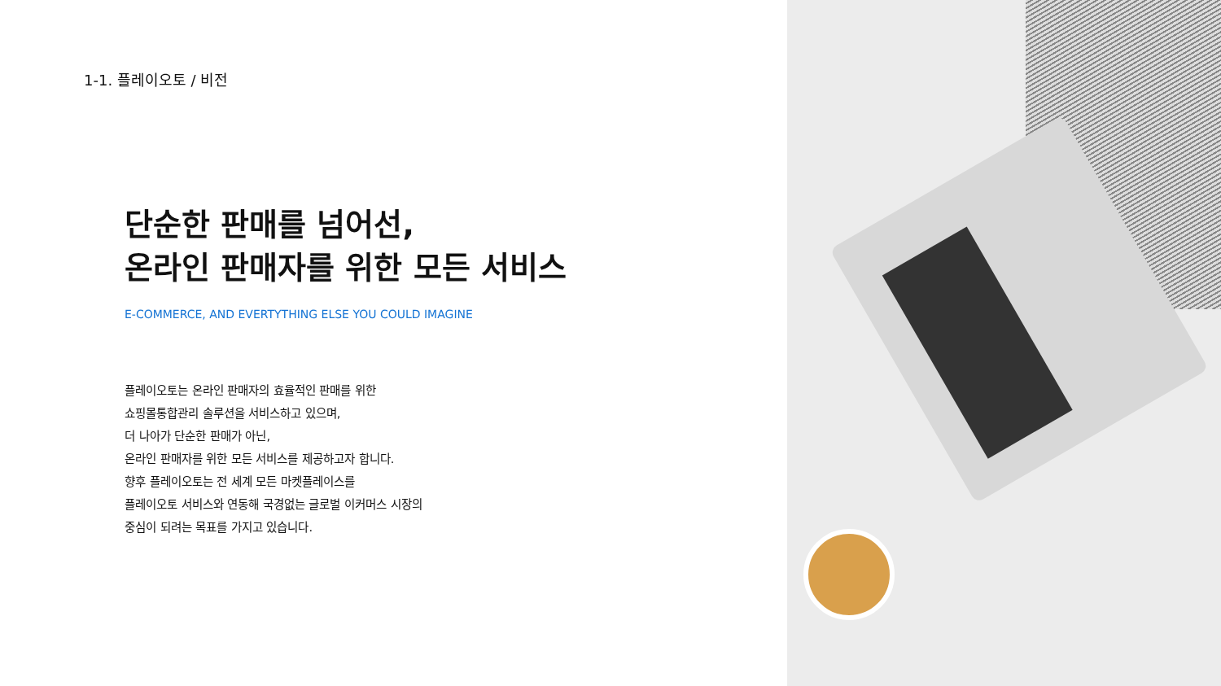1-1. 플레이오토 / 비전
단순한 판매를 넘어선,
온라인 판매자를 위한 모든 서비스
E-COMMERCE, AND EVERTYTHING ELSE YOU COULD IMAGINE
플레이오토는 온라인 판매자의 효율적인 판매를 위한
쇼핑몰통합관리 솔루션을 서비스하고 있으며,
더 나아가 단순한 판매가 아닌,
온라인 판매자를 위한 모든 서비스를 제공하고자 합니다.
향후 플레이오토는 전 세계 모든 마켓플레이스를
플레이오토 서비스와 연동해 국경없는 글로벌 이커머스 시장의
중심이 되려는 목표를 가지고 있습니다.